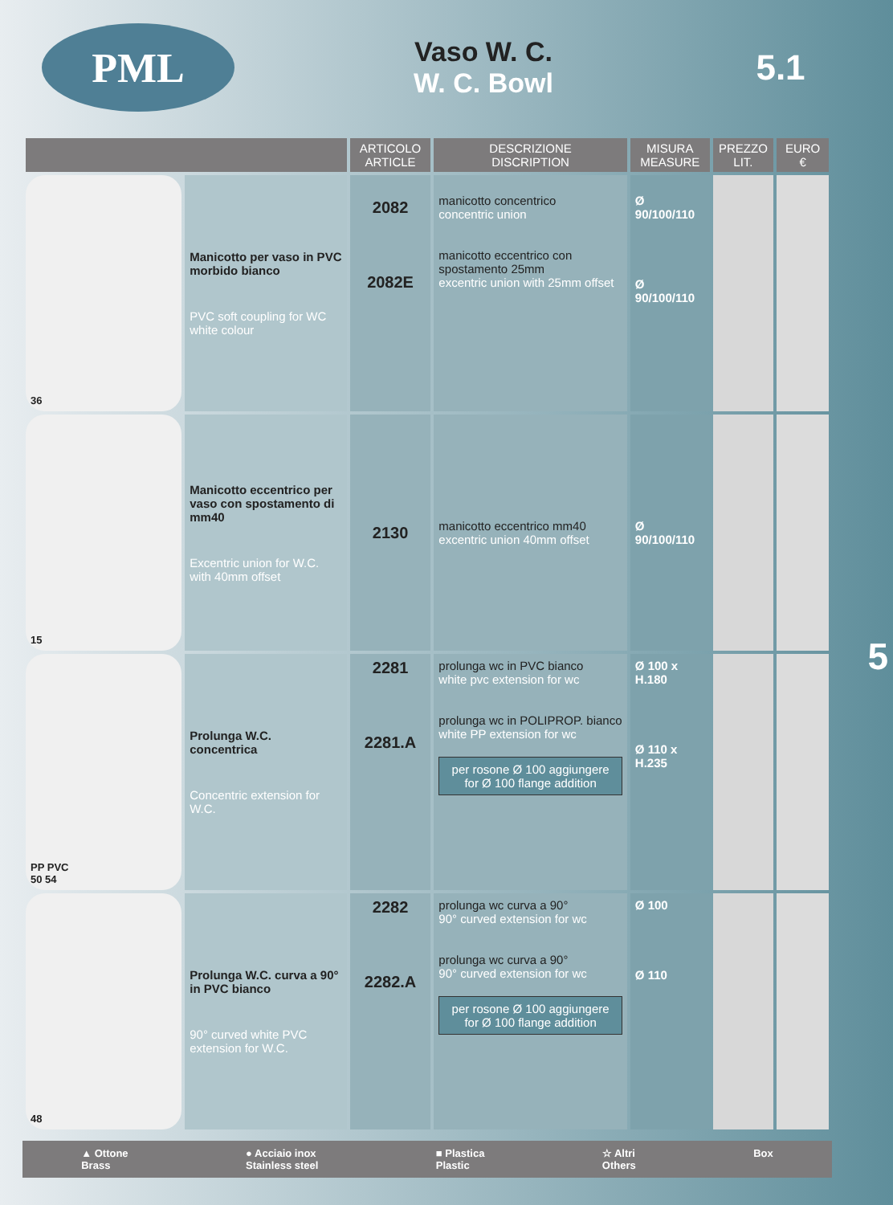PML
Vaso W. C.
W. C. Bowl
5.1
| | | ARTICOLO ARTICLE | DESCRIZIONE DISCRIPTION | MISURA MEASURE | PREZZO LIT. | EURO € |
| --- | --- | --- | --- | --- | --- | --- |
| 36 | Manicotto per vaso in PVC morbido bianco PVC soft coupling for WC white colour | 2082 2082E | manicotto concentrico concentric union manicotto eccentrico con spostamento 25mm excentric union with 25mm offset | Ø 90/100/110 Ø 90/100/110 | | |
| 15 | Manicotto eccentrico per vaso con spostamento di mm40 Excentric union for W.C. with 40mm offset | 2130 | manicotto eccentrico mm40 excentric union 40mm offset | Ø 90/100/110 | | |
| PP PVC 50 54 | Prolunga W.C. concentrica Concentric extension for W.C. | 2281 2281.A | prolunga wc in PVC bianco white pvc extension for wc prolunga wc in POLIPROP. bianco white PP extension for wc per rosone Ø 100 aggiungere for Ø 100 flange addition | Ø 100 x H.180 Ø 110 x H.235 | | |
| 48 | Prolunga W.C. curva a 90° in PVC bianco 90° curved white PVC extension for W.C. | 2282 2282.A | prolunga wc curva a 90° 90° curved extension for wc prolunga wc curva a 90° 90° curved extension for wc per rosone Ø 100 aggiungere for Ø 100 flange addition | Ø 100 Ø 110 | | |
▲ Ottone
Brass ● Acciaio inox
Stainless steel ■ Plastica
Plastic ☆ Altri
Others Box
5